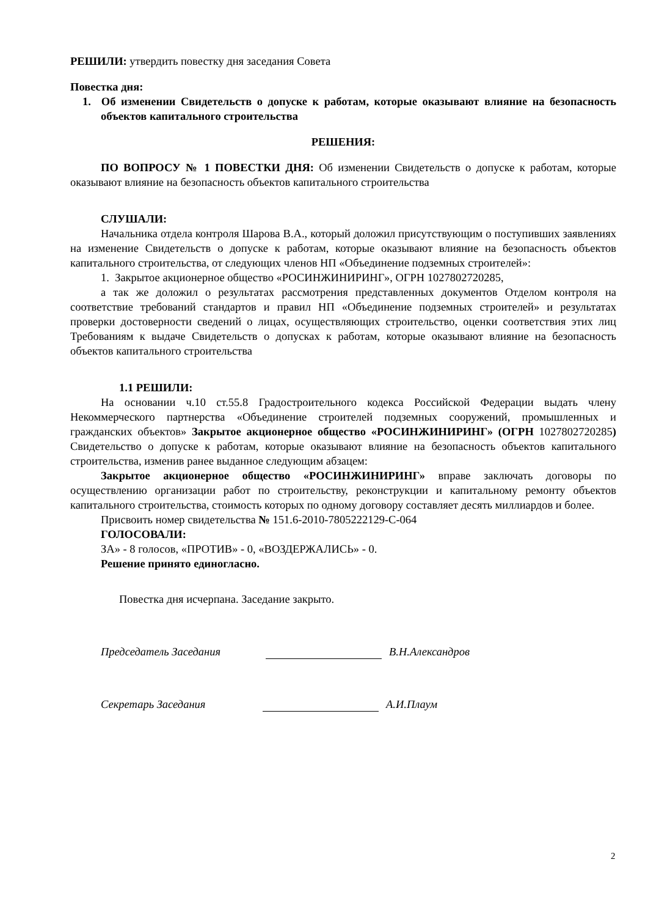РЕШИЛИ: утвердить повестку дня заседания Совета
Повестка дня:
1. Об изменении Свидетельств о допуске к работам, которые оказывают влияние на безопасность объектов капитального строительства
РЕШЕНИЯ:
ПО ВОПРОСУ № 1 ПОВЕСТКИ ДНЯ: Об изменении Свидетельств о допуске к работам, которые оказывают влияние на безопасность объектов капитального строительства
СЛУШАЛИ:
Начальника отдела контроля Шарова В.А., который доложил присутствующим о поступивших заявлениях на изменение Свидетельств о допуске к работам, которые оказывают влияние на безопасность объектов капитального строительства, от следующих членов НП «Объединение подземных строителей»:
1. Закрытое акционерное общество «РОСИНЖИНИРИНГ», ОГРН 1027802720285,
а так же доложил о результатах рассмотрения представленных документов Отделом контроля на соответствие требований стандартов и правил НП «Объединение подземных строителей» и результатах проверки достоверности сведений о лицах, осуществляющих строительство, оценки соответствия этих лиц Требованиям к выдаче Свидетельств о допусках к работам, которые оказывают влияние на безопасность объектов капитального строительства
1.1 РЕШИЛИ:
На основании ч.10 ст.55.8 Градостроительного кодекса Российской Федерации выдать члену Некоммерческого партнерства «Объединение строителей подземных сооружений, промышленных и гражданских объектов» Закрытое акционерное общество «РОСИНЖИНИРИНГ» (ОГРН 1027802720285) Свидетельство о допуске к работам, которые оказывают влияние на безопасность объектов капитального строительства, изменив ранее выданное следующим абзацем:
Закрытое акционерное общество «РОСИНЖИНИРИНГ» вправе заключать договоры по осуществлению организации работ по строительству, реконструкции и капитальному ремонту объектов капитального строительства, стоимость которых по одному договору составляет десять миллиардов и более.
Присвоить номер свидетельства № 151.6-2010-7805222129-С-064
ГОЛОСОВАЛИ:
ЗА» - 8 голосов, «ПРОТИВ» - 0, «ВОЗДЕРЖАЛИСЬ» - 0.
Решение принято единогласно.
Повестка дня исчерпана. Заседание закрыто.
Председатель Заседания В.Н.Александров
Секретарь Заседания А.И.Плаум
2